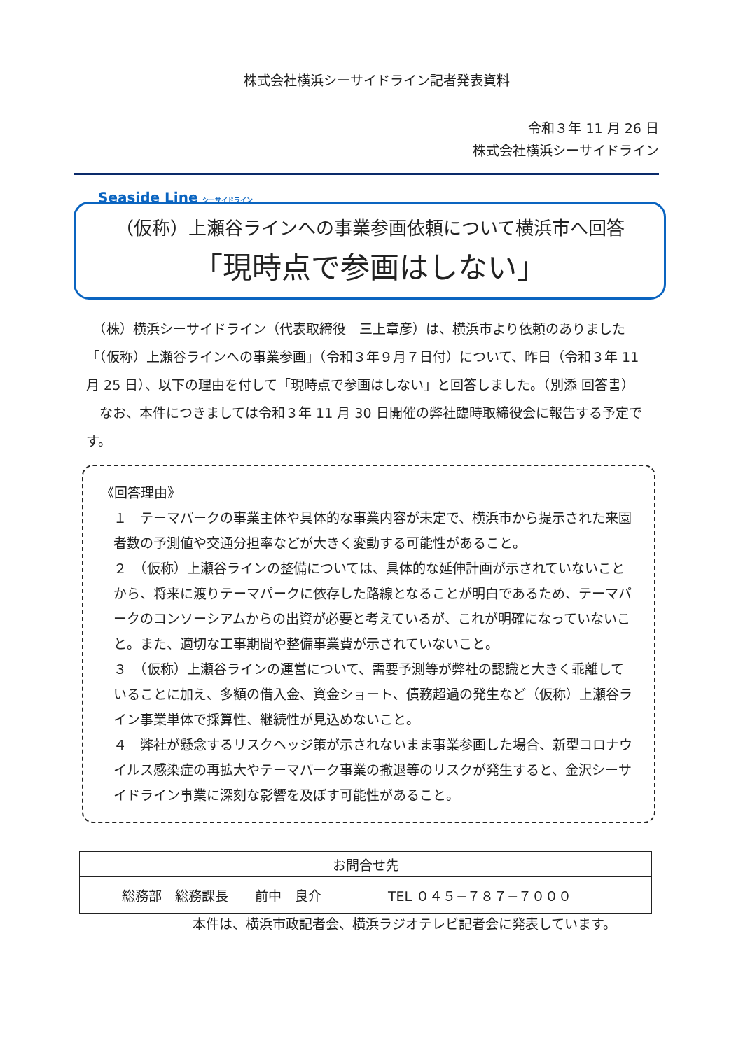株式会社横浜シーサイドライン記者発表資料
令和３年 11 月 26 日
株式会社横浜シーサイドライン
Seaside Line シーサイドライン
（仮称）上瀬谷ラインへの事業参画依頼について横浜市へ回答
「現時点で参画はしない」
　（株）横浜シーサイドライン（代表取締役　三上章彦）は、横浜市より依頼のありました「（仮称）上瀬谷ラインへの事業参画」（令和３年９月７日付）について、昨日（令和３年 11 月 25 日）、以下の理由を付して「現時点で参画はしない」と回答しました。（別添 回答書）
　なお、本件につきましては令和３年 11 月 30 日開催の弊社臨時取締役会に報告する予定です。
《回答理由》
１　テーマパークの事業主体や具体的な事業内容が未定で、横浜市から提示された来園者数の予測値や交通分担率などが大きく変動する可能性があること。
２　（仮称）上瀬谷ラインの整備については、具体的な延伸計画が示されていないことから、将来に渡りテーマパークに依存した路線となることが明白であるため、テーマパークのコンソーシアムからの出資が必要と考えているが、これが明確になっていないこと。また、適切な工事期間や整備事業費が示されていないこと。
３　（仮称）上瀬谷ラインの運営について、需要予測等が弊社の認識と大きく乖離していることに加え、多額の借入金、資金ショート、債務超過の発生など（仮称）上瀬谷ライン事業単体で採算性、継続性が見込めないこと。
４　弊社が懸念するリスクヘッジ策が示されないまま事業参画した場合、新型コロナウイルス感染症の再拡大やテーマパーク事業の撤退等のリスクが発生すると、金沢シーサイドライン事業に深刻な影響を及ぼす可能性があること。
| お問合せ先 |
| --- |
| 総務部 総務課長 前中 良介 TEL ０４５−７８７−７０００ |
本件は、横浜市政記者会、横浜ラジオテレビ記者会に発表しています。